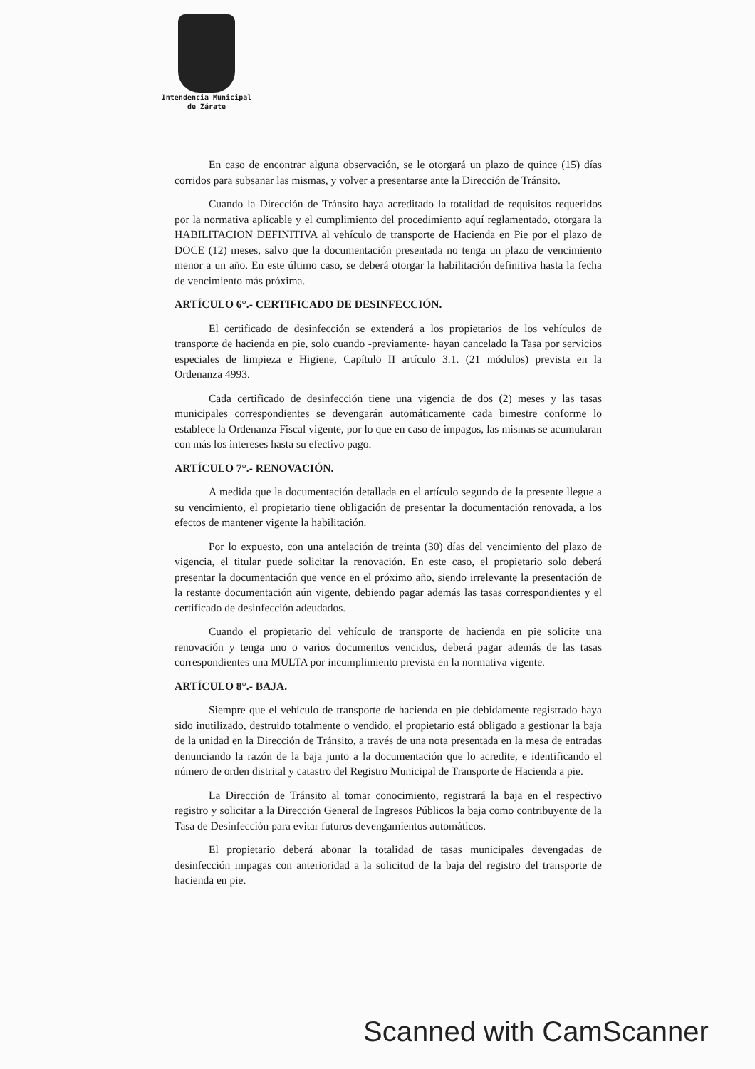Intendencia Municipal
de Zárate
En caso de encontrar alguna observación, se le otorgará un plazo de quince (15) días corridos para subsanar las mismas, y volver a presentarse ante la Dirección de Tránsito.
Cuando la Dirección de Tránsito haya acreditado la totalidad de requisitos requeridos por la normativa aplicable y el cumplimiento del procedimiento aquí reglamentado, otorgara la HABILITACION DEFINITIVA al vehículo de transporte de Hacienda en Pie por el plazo de DOCE (12) meses, salvo que la documentación presentada no tenga un plazo de vencimiento menor a un año. En este último caso, se deberá otorgar la habilitación definitiva hasta la fecha de vencimiento más próxima.
ARTÍCULO 6°.- CERTIFICADO DE DESINFECCIÓN.
El certificado de desinfección se extenderá a los propietarios de los vehículos de transporte de hacienda en pie, solo cuando -previamente- hayan cancelado la Tasa por servicios especiales de limpieza e Higiene, Capítulo II artículo 3.1. (21 módulos) prevista en la Ordenanza 4993.
Cada certificado de desinfección tiene una vigencia de dos (2) meses y las tasas municipales correspondientes se devengarán automáticamente cada bimestre conforme lo establece la Ordenanza Fiscal vigente, por lo que en caso de impagos, las mismas se acumularan con más los intereses hasta su efectivo pago.
ARTÍCULO 7°.- RENOVACIÓN.
A medida que la documentación detallada en el artículo segundo de la presente llegue a su vencimiento, el propietario tiene obligación de presentar la documentación renovada, a los efectos de mantener vigente la habilitación.
Por lo expuesto, con una antelación de treinta (30) días del vencimiento del plazo de vigencia, el titular puede solicitar la renovación. En este caso, el propietario solo deberá presentar la documentación que vence en el próximo año, siendo irrelevante la presentación de la restante documentación aún vigente, debiendo pagar además las tasas correspondientes y el certificado de desinfección adeudados.
Cuando el propietario del vehículo de transporte de hacienda en pie solicite una renovación y tenga uno o varios documentos vencidos, deberá pagar además de las tasas correspondientes una MULTA por incumplimiento prevista en la normativa vigente.
ARTÍCULO 8°.- BAJA.
Siempre que el vehículo de transporte de hacienda en pie debidamente registrado haya sido inutilizado, destruido totalmente o vendido, el propietario está obligado a gestionar la baja de la unidad en la Dirección de Tránsito, a través de una nota presentada en la mesa de entradas denunciando la razón de la baja junto a la documentación que lo acredite, e identificando el número de orden distrital y catastro del Registro Municipal de Transporte de Hacienda a pie.
La Dirección de Tránsito al tomar conocimiento, registrará la baja en el respectivo registro y solicitar a la Dirección General de Ingresos Públicos la baja como contribuyente de la Tasa de Desinfección para evitar futuros devengamientos automáticos.
El propietario deberá abonar la totalidad de tasas municipales devengadas de desinfección impagas con anterioridad a la solicitud de la baja del registro del transporte de hacienda en pie.
Scanned with CamScanner